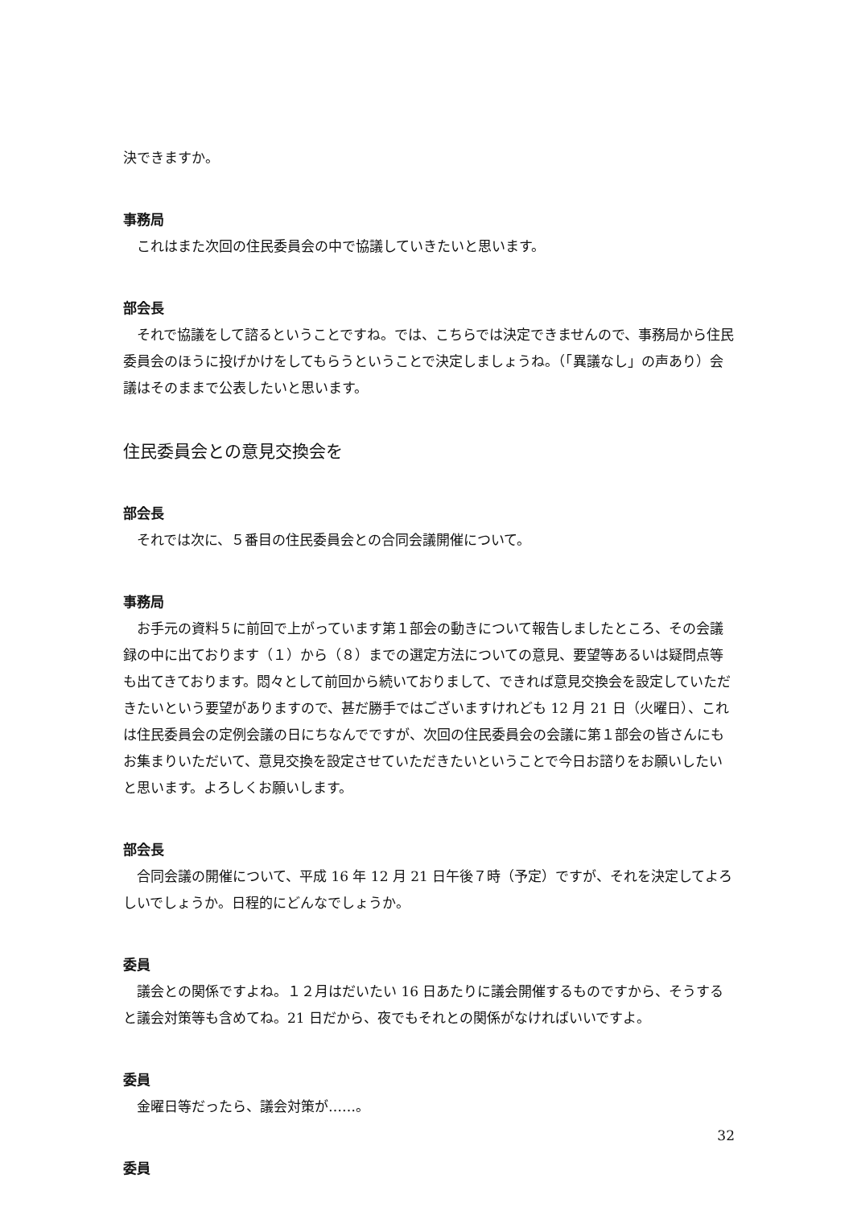決できますか。
事務局
これはまた次回の住民委員会の中で協議していきたいと思います。
部会長
それで協議をして諮るということですね。では、こちらでは決定できませんので、事務局から住民委員会のほうに投げかけをしてもらうということで決定しましょうね。（「異議なし」の声あり）会議はそのままで公表したいと思います。
住民委員会との意見交換会を
部会長
それでは次に、５番目の住民委員会との合同会議開催について。
事務局
お手元の資料５に前回で上がっています第１部会の動きについて報告しましたところ、その会議録の中に出ております（１）から（８）までの選定方法についての意見、要望等あるいは疑問点等も出てきております。悶々として前回から続いておりまして、できれば意見交換会を設定していただきたいという要望がありますので、甚だ勝手ではございますけれども 12 月 21 日（火曜日）、これは住民委員会の定例会議の日にちなんでですが、次回の住民委員会の会議に第１部会の皆さんにもお集まりいただいて、意見交換を設定させていただきたいということで今日お諮りをお願いしたいと思います。よろしくお願いします。
部会長
合同会議の開催について、平成 16 年 12 月 21 日午後７時（予定）ですが、それを決定してよろしいでしょうか。日程的にどんなでしょうか。
委員
議会との関係ですよね。１２月はだいたい 16 日あたりに議会開催するものですから、そうすると議会対策等も含めてね。21 日だから、夜でもそれとの関係がなければいいですよ。
委員
金曜日等だったら、議会対策が……。
委員
32